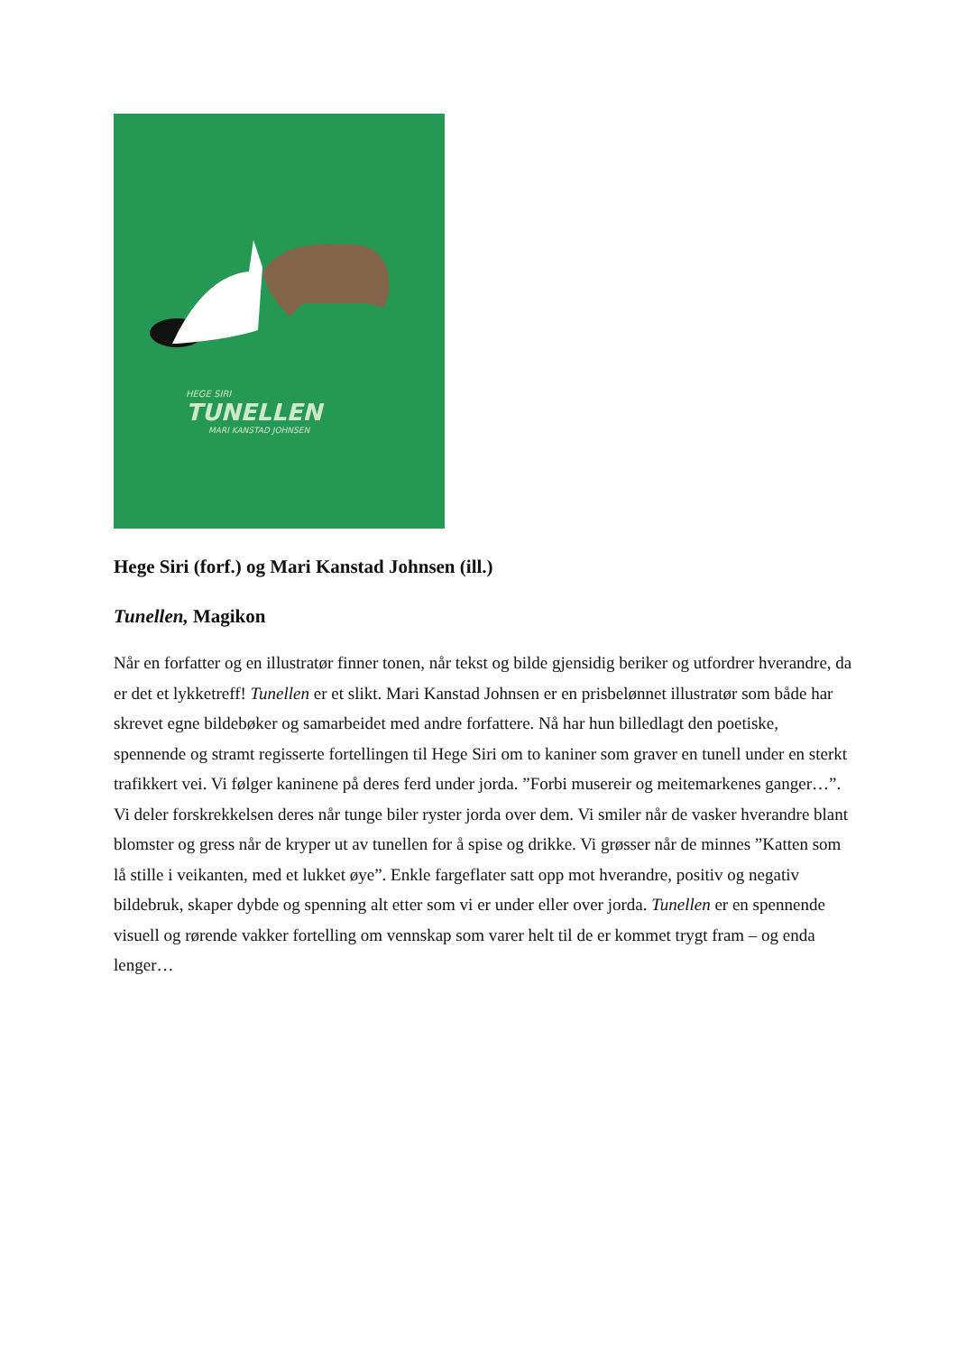HEGE SIRI
TUNELLEN
MARI KANSTAD JOHNSEN
Hege Siri (forf.) og Mari Kanstad Johnsen (ill.)
Tunellen, Magikon
Når en forfatter og en illustratør finner tonen, når tekst og bilde gjensidig beriker og utfordrer hverandre, da er det et lykketreff! Tunellen er et slikt. Mari Kanstad Johnsen er en prisbelønnet illustratør som både har skrevet egne bildebøker og samarbeidet med andre forfattere. Nå har hun billedlagt den poetiske, spennende og stramt regisserte fortellingen til Hege Siri om to kaniner som graver en tunell under en sterkt trafikkert vei. Vi følger kaninene på deres ferd under jorda. ”Forbi musereir og meitemarkenes ganger…”. Vi deler forskrekkelsen deres når tunge biler ryster jorda over dem. Vi smiler når de vasker hverandre blant blomster og gress når de kryper ut av tunellen for å spise og drikke. Vi grøsser når de minnes ”Katten som lå stille i veikanten, med et lukket øye”. Enkle fargeflater satt opp mot hverandre, positiv og negativ bildebruk, skaper dybde og spenning alt etter som vi er under eller over jorda. Tunellen er en spennende visuell og rørende vakker fortelling om vennskap som varer helt til de er kommet trygt fram – og enda lenger…